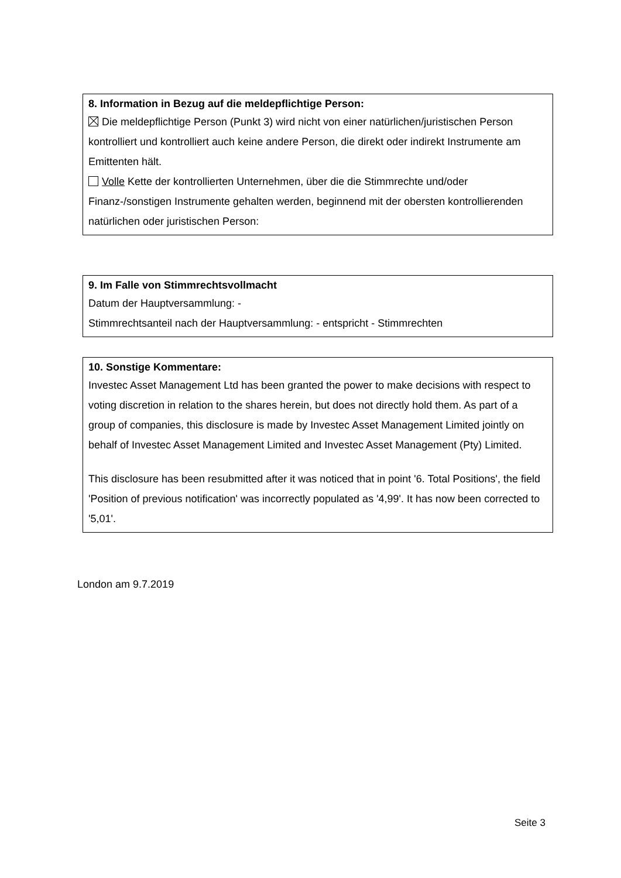8. Information in Bezug auf die meldepflichtige Person:
Die meldepflichtige Person (Punkt 3) wird nicht von einer natürlichen/juristischen Person kontrolliert und kontrolliert auch keine andere Person, die direkt oder indirekt Instrumente am Emittenten hält.
Volle Kette der kontrollierten Unternehmen, über die die Stimmrechte und/oder Finanz-/sonstigen Instrumente gehalten werden, beginnend mit der obersten kontrollierenden natürlichen oder juristischen Person:
9. Im Falle von Stimmrechtsvollmacht
Datum der Hauptversammlung: -
Stimmrechtsanteil nach der Hauptversammlung: - entspricht - Stimmrechten
10. Sonstige Kommentare:
Investec Asset Management Ltd has been granted the power to make decisions with respect to voting discretion in relation to the shares herein, but does not directly hold them. As part of a group of companies, this disclosure is made by Investec Asset Management Limited jointly on behalf of Investec Asset Management Limited and Investec Asset Management (Pty) Limited.
This disclosure has been resubmitted after it was noticed that in point '6. Total Positions', the field 'Position of previous notification' was incorrectly populated as '4,99'. It has now been corrected to '5,01'.
London am 9.7.2019
Seite 3